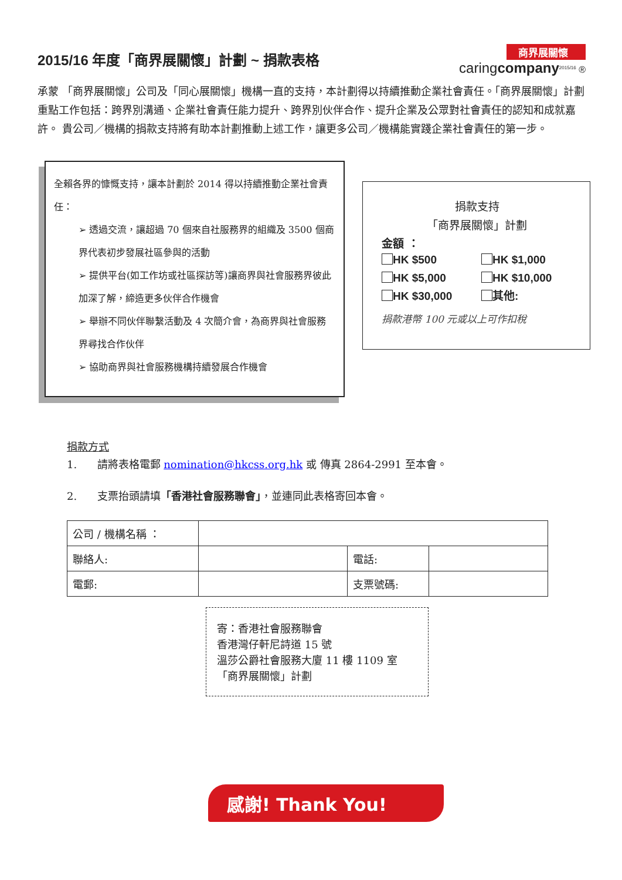2015/16 年度「商界展關懷」計劃 ~ 捐款表格
商界展關懷
caringcompany<sup>2015/16</sup> ®
承蒙 「商界展關懷」公司及「同心展關懷」機構一直的支持，本計劃得以持續推動企業社會責任。「商界展關懷」計劃重點工作包括：跨界別溝通、企業社會責任能力提升、跨界別伙伴合作、提升企業及公眾對社會責任的認知和成就嘉許。 貴公司／機構的捐款支持將有助本計劃推動上述工作，讓更多公司／機構能實踐企業社會責任的第一步。
全賴各界的慷慨支持，讓本計劃於 2014 得以持續推動企業社會責任：
➢ 透過交流，讓超過 70 個來自社服務界的組織及 3500 個商界代表初步發展社區參與的活動
➢ 提供平台(如工作坊或社區探訪等)讓商界與社會服務界彼此加深了解，締造更多伙伴合作機會
➢ 舉辦不同伙伴聯繫活動及 4 次簡介會，為商界與社會服務界尋找合作伙伴
➢ 協助商界與社會服務機構持續發展合作機會
捐款支持
「商界展關懷」計劃
金額 ：
HK $500 HK $1,000 HK $5,000 HK $10,000 HK $30,000 其他:
捐款港幣 100 元或以上可作扣稅
捐款方式
1. 請將表格電郵 nomination@hkcss.org.hk 或 傳真 2864-2991 至本會。
2. 支票抬頭請填「香港社會服務聯會」，並連同此表格寄回本會。
| 公司 / 機構名稱 ： | | | |
| 聯絡人: | | 電話: | |
| 電郵: | | 支票號碼: | |
寄：香港社會服務聯會
香港灣仔軒尼詩道 15 號
溫莎公爵社會服務大廈 11 樓 1109 室
「商界展關懷」計劃
感謝! Thank You!